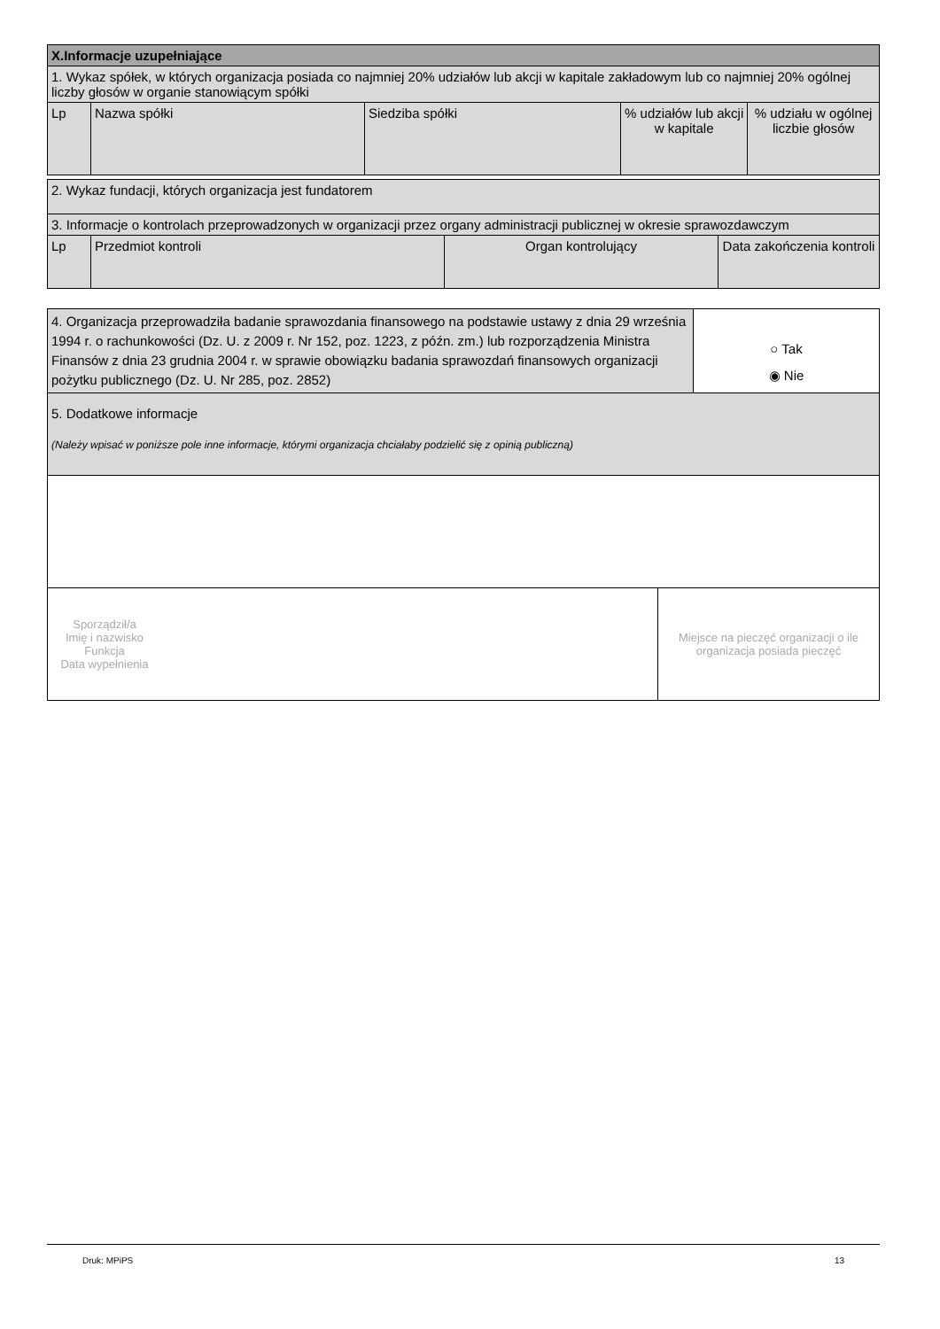| X.Informacje uzupełniające | | | | |
| 1. Wykaz spółek, w których organizacja posiada co najmniej 20% udziałów lub akcji w kapitale zakładowym lub co najmniej 20% ogólnej liczby głosów w organie stanowiącym spółki | | | | |
| Lp | Nazwa spółki | Siedziba spółki | % udziałów lub akcji w kapitale | % udziału w ogólnej liczbie głosów |
| 2. Wykaz fundacji, których organizacja jest fundatorem | | | |
| 3. Informacje o kontrolach przeprowadzonych w organizacji przez organy administracji publicznej w okresie sprawozdawczym | | | |
| Lp | Przedmiot kontroli | Organ kontrolujący | Data zakończenia kontroli |
| 4. Organizacja przeprowadziła badanie sprawozdania finansowego na podstawie ustawy z dnia 29 września 1994 r. o rachunkowości (Dz. U. z 2009 r. Nr 152, poz. 1223, z późn. zm.) lub rozporządzenia Ministra Finansów z dnia 23 grudnia 2004 r. w sprawie obowiązku badania sprawozdań finansowych organizacji pożytku publicznego (Dz. U. Nr 285, poz. 2852) | ○ Tak ◉ Nie |
| 5. Dodatkowe informacje (Należy wpisać w poniższe pole inne informacje, którymi organizacja chciałaby podzielić się z opinią publiczną) | |
| Sporządził/a Imię i nazwisko Funkcja Data wypełnienia | Miejsce na pieczęć organizacji o ile organizacja posiada pieczęć |
Druk: MPiPS 13